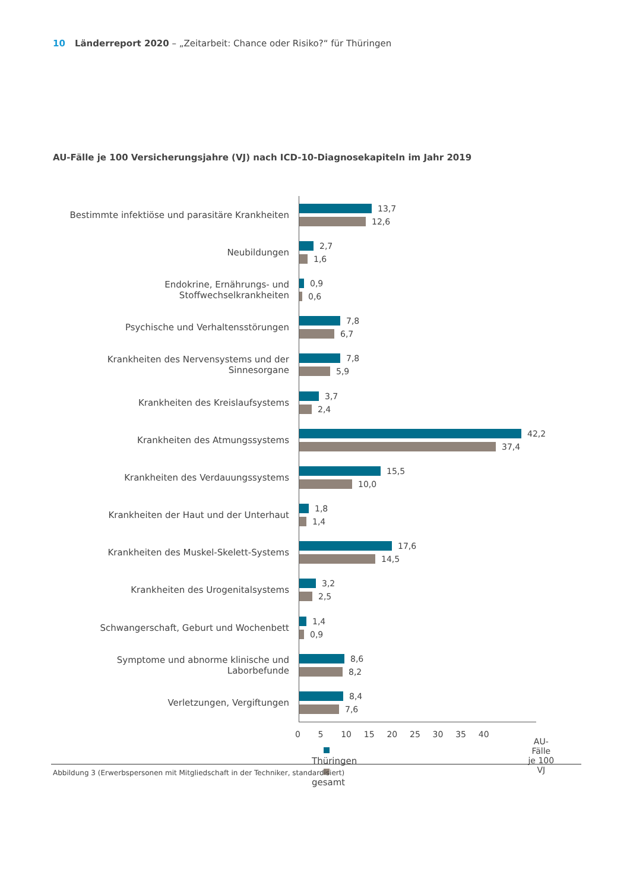10 Länderreport 2020 – „Zeitarbeit: Chance oder Risiko?“ für Thüringen
AU-Fälle je 100 Versicherungsjahre (VJ) nach ICD-10-Diagnosekapiteln im Jahr 2019
Bestimmte infektiöse und parasitäre Krankheiten
13,7
12,6
Neubildungen
2,7
1,6
Endokrine, Ernährungs- und Stoffwechselkrankheiten
0,9
0,6
Psychische und Verhaltensstörungen
7,8
6,7
Krankheiten des Nervensystems und der Sinnesorgane
7,8
5,9
Krankheiten des Kreislaufsystems
3,7
2,4
Krankheiten des Atmungssystems
42,2
37,4
Krankheiten des Verdauungssystems
15,5
10,0
Krankheiten der Haut und der Unterhaut
1,8
1,4
Krankheiten des Muskel-Skelett-Systems
17,6
14,5
Krankheiten des Urogenitalsystems
3,2
2,5
Schwangerschaft, Geburt und Wochenbett
1,4
0,9
Symptome und abnorme klinische und Laborbefunde
8,6
8,2
Verletzungen, Vergiftungen
8,4
7,6
Thüringen gesamt
0 5 10 15 20 25 30 35 40
AU-Fälle
je 100 VJ
Abbildung 3 (Erwerbspersonen mit Mitgliedschaft in der Techniker, standardisiert)